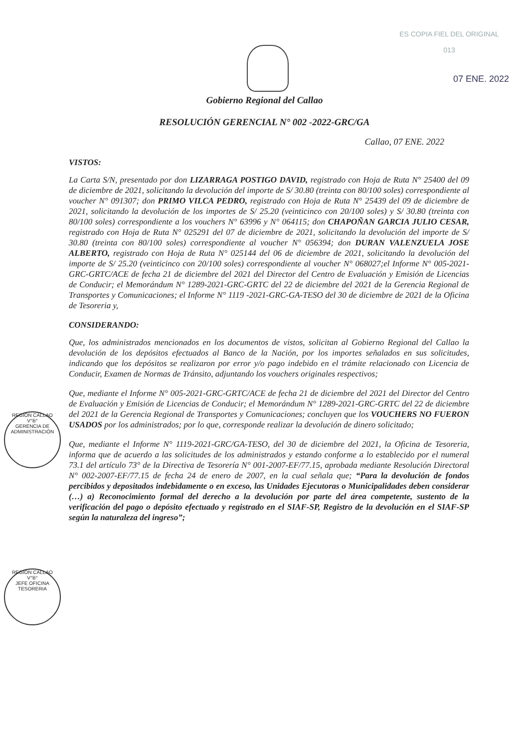ES COPIA FIEL DEL ORIGINAL
013
07 ENE. 2022
Gobierno Regional del Callao
RESOLUCIÓN GERENCIAL N° 002 -2022-GRC/GA
Callao, 07 ENE. 2022
VISTOS:
La Carta S/N, presentado por don LIZARRAGA POSTIGO DAVID, registrado con Hoja de Ruta N° 25400 del 09 de diciembre de 2021, solicitando la devolución del importe de S/ 30.80 (treinta con 80/100 soles) correspondiente al voucher N° 091307; don PRIMO VILCA PEDRO, registrado con Hoja de Ruta N° 25439 del 09 de diciembre de 2021, solicitando la devolución de los importes de S/ 25.20 (veinticinco con 20/100 soles) y S/ 30.80 (treinta con 80/100 soles) correspondiente a los vouchers N° 63996 y N° 064115; don CHAPOÑAN GARCIA JULIO CESAR, registrado con Hoja de Ruta N° 025291 del 07 de diciembre de 2021, solicitando la devolución del importe de S/ 30.80 (treinta con 80/100 soles) correspondiente al voucher N° 056394; don DURAN VALENZUELA JOSE ALBERTO, registrado con Hoja de Ruta N° 025144 del 06 de diciembre de 2021, solicitando la devolución del importe de S/ 25.20 (veinticinco con 20/100 soles) correspondiente al voucher N° 068027;el Informe N° 005-2021-GRC-GRTC/ACE de fecha 21 de diciembre del 2021 del Director del Centro de Evaluación y Emisión de Licencias de Conducir; el Memorándum N° 1289-2021-GRC-GRTC del 22 de diciembre del 2021 de la Gerencia Regional de Transportes y Comunicaciones; el Informe N° 1119 -2021-GRC-GA-TESO del 30 de diciembre de 2021 de la Oficina de Tesoreria y,
CONSIDERANDO:
Que, los administrados mencionados en los documentos de vistos, solicitan al Gobierno Regional del Callao la devolución de los depósitos efectuados al Banco de la Nación, por los importes señalados en sus solicitudes, indicando que los depósitos se realizaron por error y/o pago indebido en el trámite relacionado con Licencia de Conducir, Examen de Normas de Tránsito, adjuntando los vouchers originales respectivos;
Que, mediante el Informe N° 005-2021-GRC-GRTC/ACE de fecha 21 de diciembre del 2021 del Director del Centro de Evaluación y Emisión de Licencias de Conducir; el Memorándum N° 1289-2021-GRC-GRTC del 22 de diciembre del 2021 de la Gerencia Regional de Transportes y Comunicaciones; concluyen que los VOUCHERS NO FUERON USADOS por los administrados; por lo que, corresponde realizar la devolución de dinero solicitado;
Que, mediante el Informe N° 1119-2021-GRC/GA-TESO, del 30 de diciembre del 2021, la Oficina de Tesoreria, informa que de acuerdo a las solicitudes de los administrados y estando conforme a lo establecido por el numeral 73.1 del artículo 73° de la Directiva de Tesorería N° 001-2007-EF/77.15, aprobada mediante Resolución Directoral N° 002-2007-EF/77.15 de fecha 24 de enero de 2007, en la cual señala que; “Para la devolución de fondos percibidos y depositados indebidamente o en exceso, las Unidades Ejecutoras o Municipalidades deben considerar (…) a) Reconocimiento formal del derecho a la devolución por parte del área competente, sustento de la verificación del pago o depósito efectuado y registrado en el SIAF-SP, Registro de la devolución en el SIAF-SP según la naturaleza del ingreso”;
REGION CALLAO
V°B°
GERENCIA DE ADMINISTRACIÓN
REGION CALLAO
V°B°
JEFE OFICINA TESORERIA